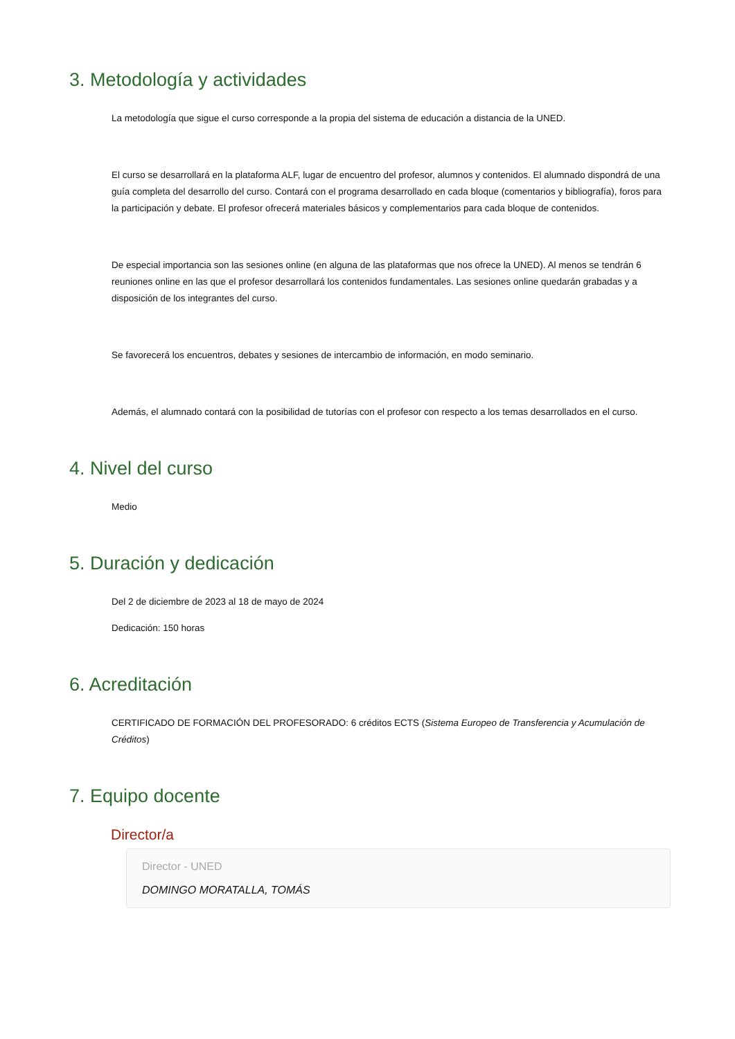3. Metodología y actividades
La metodología que sigue el curso corresponde a la propia del sistema de educación a distancia de la UNED.
El curso se desarrollará en la plataforma ALF, lugar de encuentro del profesor, alumnos y contenidos. El alumnado dispondrá de una guía completa del desarrollo del curso. Contará con el programa desarrollado en cada bloque (comentarios y bibliografía), foros para la participación y debate. El profesor ofrecerá materiales básicos y complementarios para cada bloque de contenidos.
De especial importancia son las sesiones online (en alguna de las plataformas que nos ofrece la UNED). Al menos se tendrán 6 reuniones online en las que el profesor desarrollará los contenidos fundamentales. Las sesiones online quedarán grabadas y a disposición de los integrantes del curso.
Se favorecerá los encuentros, debates y sesiones de intercambio de información, en modo seminario.
Además, el alumnado contará con la posibilidad de tutorías con el profesor con respecto a los temas desarrollados en el curso.
4. Nivel del curso
Medio
5. Duración y dedicación
Del 2 de diciembre de 2023 al 18 de mayo de 2024
Dedicación: 150 horas
6. Acreditación
CERTIFICADO DE FORMACIÓN DEL PROFESORADO: 6 créditos ECTS (Sistema Europeo de Transferencia y Acumulación de Créditos)
7. Equipo docente
Director/a
Director - UNED
DOMINGO MORATALLA, TOMÁS